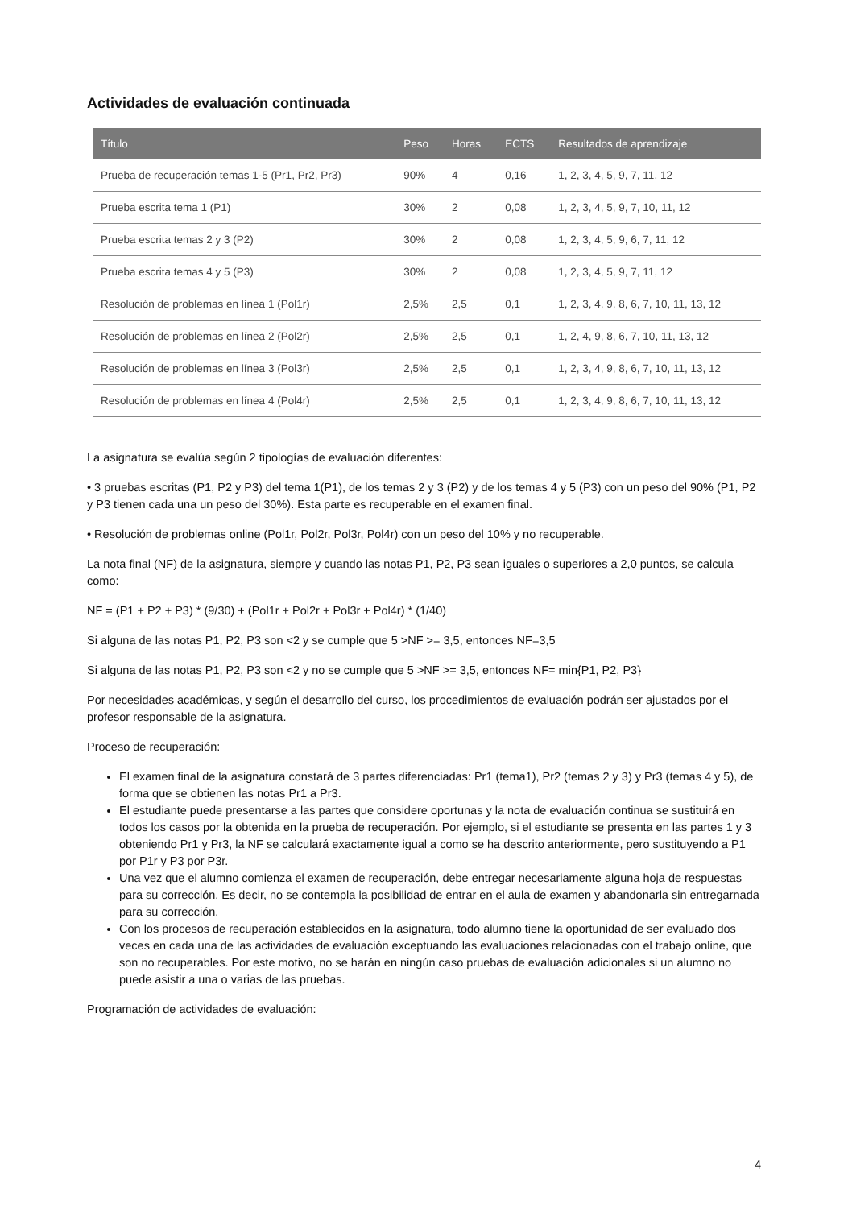Actividades de evaluación continuada
| Título | Peso | Horas | ECTS | Resultados de aprendizaje |
| --- | --- | --- | --- | --- |
| Prueba de recuperación temas 1-5 (Pr1, Pr2, Pr3) | 90% | 4 | 0,16 | 1, 2, 3, 4, 5, 9, 7, 11, 12 |
| Prueba escrita tema 1 (P1) | 30% | 2 | 0,08 | 1, 2, 3, 4, 5, 9, 7, 10, 11, 12 |
| Prueba escrita temas 2 y 3 (P2) | 30% | 2 | 0,08 | 1, 2, 3, 4, 5, 9, 6, 7, 11, 12 |
| Prueba escrita temas 4 y 5 (P3) | 30% | 2 | 0,08 | 1, 2, 3, 4, 5, 9, 7, 11, 12 |
| Resolución de problemas en línea 1 (Pol1r) | 2,5% | 2,5 | 0,1 | 1, 2, 3, 4, 9, 8, 6, 7, 10, 11, 13, 12 |
| Resolución de problemas en línea 2 (Pol2r) | 2,5% | 2,5 | 0,1 | 1, 2, 4, 9, 8, 6, 7, 10, 11, 13, 12 |
| Resolución de problemas en línea 3 (Pol3r) | 2,5% | 2,5 | 0,1 | 1, 2, 3, 4, 9, 8, 6, 7, 10, 11, 13, 12 |
| Resolución de problemas en línea 4 (Pol4r) | 2,5% | 2,5 | 0,1 | 1, 2, 3, 4, 9, 8, 6, 7, 10, 11, 13, 12 |
La asignatura se evalúa según 2 tipologías de evaluación diferentes:
• 3 pruebas escritas (P1, P2 y P3) del tema 1(P1), de los temas 2 y 3 (P2) y de los temas 4 y 5 (P3) con un peso del 90% (P1, P2 y P3 tienen cada una un peso del 30%). Esta parte es recuperable en el examen final.
• Resolución de problemas online (Pol1r, Pol2r, Pol3r, Pol4r) con un peso del 10% y no recuperable.
La nota final (NF) de la asignatura, siempre y cuando las notas P1, P2, P3 sean iguales o superiores a 2,0 puntos, se calcula como:
NF = (P1 + P2 + P3) * (9/30) + (Pol1r + Pol2r + Pol3r + Pol4r) * (1/40)
Si alguna de las notas P1, P2, P3 son <2 y se cumple que 5 >NF >= 3,5, entonces NF=3,5
Si alguna de las notas P1, P2, P3 son <2 y no se cumple que 5 >NF >= 3,5, entonces NF= min{P1, P2, P3}
Por necesidades académicas, y según el desarrollo del curso, los procedimientos de evaluación podrán ser ajustados por el profesor responsable de la asignatura.
Proceso de recuperación:
El examen final de la asignatura constará de 3 partes diferenciadas: Pr1 (tema1), Pr2 (temas 2 y 3) y Pr3 (temas 4 y 5), de forma que se obtienen las notas Pr1 a Pr3.
El estudiante puede presentarse a las partes que considere oportunas y la nota de evaluación continua se sustituirá en todos los casos por la obtenida en la prueba de recuperación. Por ejemplo, si el estudiante se presenta en las partes 1 y 3 obteniendo Pr1 y Pr3, la NF se calculará exactamente igual a como se ha descrito anteriormente, pero sustituyendo a P1 por P1r y P3 por P3r.
Una vez que el alumno comienza el examen de recuperación, debe entregar necesariamente alguna hoja de respuestas para su corrección. Es decir, no se contempla la posibilidad de entrar en el aula de examen y abandonarla sin entregarnada para su corrección.
Con los procesos de recuperación establecidos en la asignatura, todo alumno tiene la oportunidad de ser evaluado dos veces en cada una de las actividades de evaluación exceptuando las evaluaciones relacionadas con el trabajo online, que son no recuperables. Por este motivo, no se harán en ningún caso pruebas de evaluación adicionales si un alumno no puede asistir a una o varias de las pruebas.
Programación de actividades de evaluación:
4